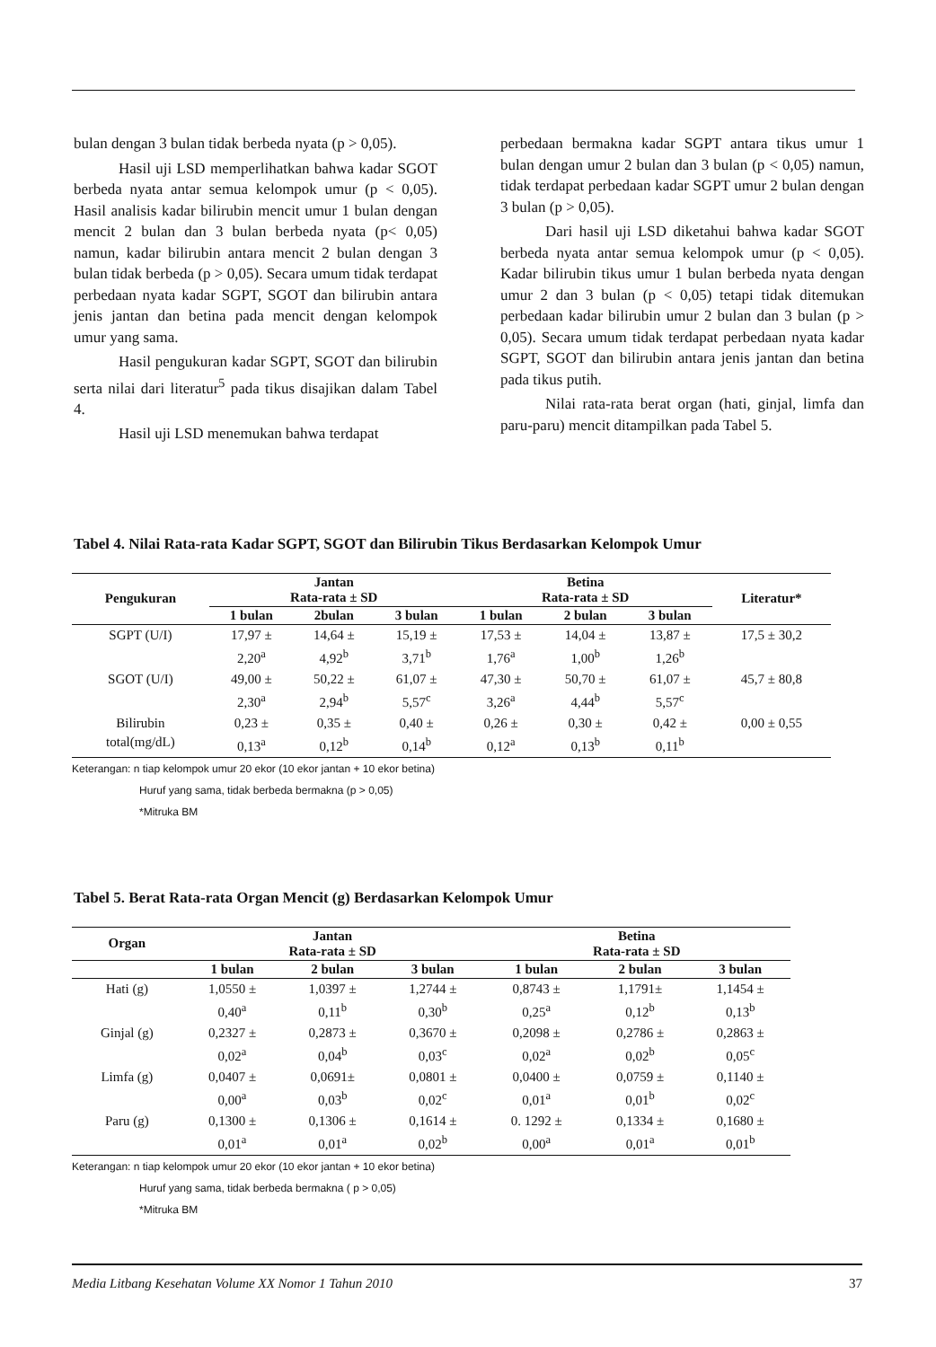bulan dengan 3 bulan tidak berbeda nyata (p > 0,05).
Hasil uji LSD memperlihatkan bahwa kadar SGOT berbeda nyata antar semua kelompok umur (p < 0,05). Hasil analisis kadar bilirubin mencit umur 1 bulan dengan mencit 2 bulan dan 3 bulan berbeda nyata (p< 0,05) namun, kadar bilirubin antara mencit 2 bulan dengan 3 bulan tidak berbeda (p > 0,05). Secara umum tidak terdapat perbedaan nyata kadar SGPT, SGOT dan bilirubin antara jenis jantan dan betina pada mencit dengan kelompok umur yang sama.
Hasil pengukuran kadar SGPT, SGOT dan bilirubin serta nilai dari literatur<sup>5</sup> pada tikus disajikan dalam Tabel 4.
Hasil uji LSD menemukan bahwa terdapat
perbedaan bermakna kadar SGPT antara tikus umur 1 bulan dengan umur 2 bulan dan 3 bulan (p < 0,05) namun, tidak terdapat perbedaan kadar SGPT umur 2 bulan dengan 3 bulan (p > 0,05).
Dari hasil uji LSD diketahui bahwa kadar SGOT berbeda nyata antar semua kelompok umur (p < 0,05). Kadar bilirubin tikus umur 1 bulan berbeda nyata dengan umur 2 dan 3 bulan (p < 0,05) tetapi tidak ditemukan perbedaan kadar bilirubin umur 2 bulan dan 3 bulan (p > 0,05). Secara umum tidak terdapat perbedaan nyata kadar SGPT, SGOT dan bilirubin antara jenis jantan dan betina pada tikus putih.
Nilai rata-rata berat organ (hati, ginjal, limfa dan paru-paru) mencit ditampilkan pada Tabel 5.
Tabel 4. Nilai Rata-rata Kadar SGPT, SGOT dan Bilirubin Tikus Berdasarkan Kelompok Umur
| Pengukuran | Jantan Rata-rata ± SD | | | Betina Rata-rata ± SD | | | Literatur* |
| --- | --- | --- | --- | --- | --- | --- | --- |
| | 1 bulan | 2bulan | 3 bulan | 1 bulan | 2 bulan | 3 bulan | |
| SGPT (U/I) | 17,97 ± 2,20<sup>a</sup> | 14,64 ± 4,92<sup>b</sup> | 15,19 ± 3,71<sup>b</sup> | 17,53 ± 1,76<sup>a</sup> | 14,04 ± 1,00<sup>b</sup> | 13,87 ± 1,26<sup>b</sup> | 17,5 ± 30,2 |
| SGOT (U/I) | 49,00 ± 2,30<sup>a</sup> | 50,22 ± 2,94<sup>b</sup> | 61,07 ± 5,57<sup>c</sup> | 47,30 ± 3,26<sup>a</sup> | 50,70 ± 4,44<sup>b</sup> | 61,07 ± 5,57<sup>c</sup> | 45,7 ± 80,8 |
| Bilirubin total(mg/dL) | 0,23 ± 0,13<sup>a</sup> | 0,35 ± 0,12<sup>b</sup> | 0,40 ± 0,14<sup>b</sup> | 0,26 ± 0,12<sup>a</sup> | 0,30 ± 0,13<sup>b</sup> | 0,42 ± 0,11<sup>b</sup> | 0,00 ± 0,55 |
Keterangan: n tiap kelompok umur 20 ekor (10 ekor jantan + 10 ekor betina)
Huruf yang sama, tidak berbeda bermakna (p > 0,05)
*Mitruka BM
Tabel 5. Berat Rata-rata Organ Mencit (g) Berdasarkan Kelompok Umur
| Organ | Jantan Rata-rata ± SD | | | Betina Rata-rata ± SD | | |
| --- | --- | --- | --- | --- | --- | --- |
| | 1 bulan | 2 bulan | 3 bulan | 1 bulan | 2 bulan | 3 bulan |
| Hati (g) | 1,0550 ± 0,40<sup>a</sup> | 1,0397 ± 0,11<sup>b</sup> | 1,2744 ± 0,30<sup>b</sup> | 0,8743 ± 0,25<sup>a</sup> | 1,1791± 0,12<sup>b</sup> | 1,1454 ± 0,13<sup>b</sup> |
| Ginjal (g) | 0,2327 ± 0,02<sup>a</sup> | 0,2873 ± 0,04<sup>b</sup> | 0,3670 ± 0,03<sup>c</sup> | 0,2098 ± 0,02<sup>a</sup> | 0,2786 ± 0,02<sup>b</sup> | 0,2863 ± 0,05<sup>c</sup> |
| Limfa (g) | 0,0407 ± 0,00<sup>a</sup> | 0,0691± 0,03<sup>b</sup> | 0,0801 ± 0,02<sup>c</sup> | 0,0400 ± 0,01<sup>a</sup> | 0,0759 ± 0,01<sup>b</sup> | 0,1140 ± 0,02<sup>c</sup> |
| Paru (g) | 0,1300 ± 0,01<sup>a</sup> | 0,1306 ± 0,01<sup>a</sup> | 0,1614 ± 0,02<sup>b</sup> | 0. 1292 ± 0,00<sup>a</sup> | 0,1334 ± 0,01<sup>a</sup> | 0,1680 ± 0,01<sup>b</sup> |
Keterangan: n tiap kelompok umur 20 ekor (10 ekor jantan + 10 ekor betina)
Huruf yang sama, tidak berbeda bermakna ( p > 0,05)
*Mitruka BM
Media Litbang Kesehatan Volume XX Nomor 1 Tahun 2010 37